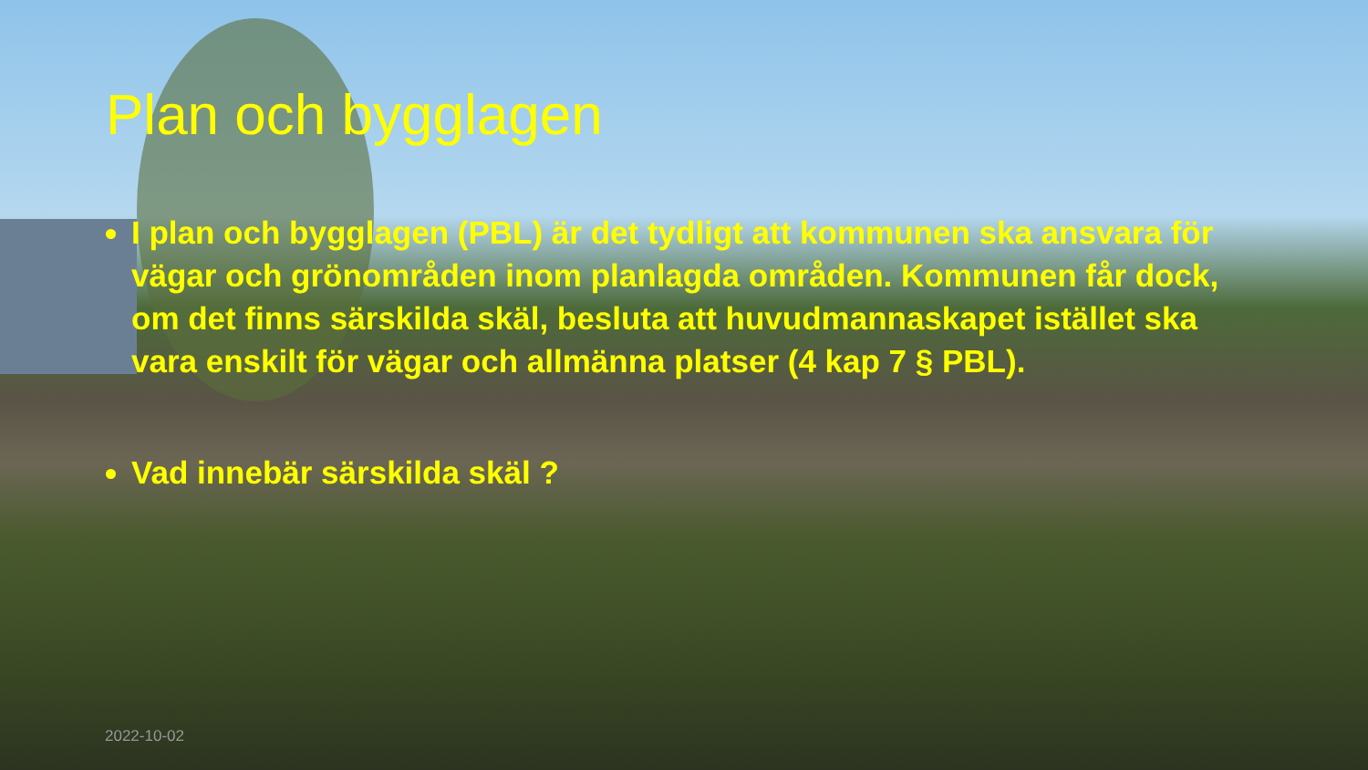Plan och bygglagen
I plan och bygglagen (PBL) är det tydligt att kommunen ska ansvara för vägar och grönområden inom planlagda områden. Kommunen får dock, om det finns särskilda skäl, besluta att huvudmannaskapet istället ska vara enskilt för vägar och allmänna platser (4 kap 7 § PBL).
Vad innebär särskilda skäl ?
2022-10-02